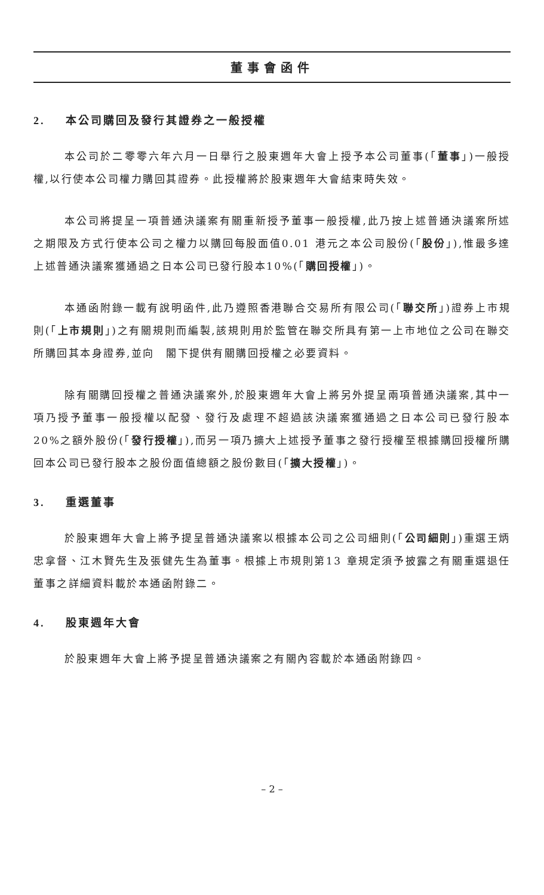董事會函件
2. 本公司購回及發行其證券之一般授權
本公司於二零零六年六月一日舉行之股東週年大會上授予本公司董事(「董事」)一般授權,以行使本公司權力購回其證券。此授權將於股東週年大會結束時失效。
本公司將提呈一項普通決議案有關重新授予董事一般授權,此乃按上述普通決議案所述之期限及方式行使本公司之權力以購回每股面值0.01 港元之本公司股份(「股份」),惟最多達上述普通決議案獲通過之日本公司已發行股本10%(「購回授權」)。
本通函附錄一載有說明函件,此乃遵照香港聯合交易所有限公司(「聯交所」)證券上市規則(「上市規則」)之有關規則而編製,該規則用於監管在聯交所具有第一上市地位之公司在聯交所購回其本身證券,並向　閣下提供有關購回授權之必要資料。
除有關購回授權之普通決議案外,於股東週年大會上將另外提呈兩項普通決議案,其中一項乃授予董事一般授權以配發、發行及處理不超過該決議案獲通過之日本公司已發行股本20%之額外股份(「發行授權」),而另一項乃擴大上述授予董事之發行授權至根據購回授權所購回本公司已發行股本之股份面值總額之股份數目(「擴大授權」)。
3. 重選董事
於股東週年大會上將予提呈普通決議案以根據本公司之公司細則(「公司細則」)重選王炳忠拿督、江木賢先生及張健先生為董事。根據上市規則第13 章規定須予披露之有關重選退任董事之詳細資料載於本通函附錄二。
4. 股東週年大會
於股東週年大會上將予提呈普通決議案之有關內容載於本通函附錄四。
– 2 –